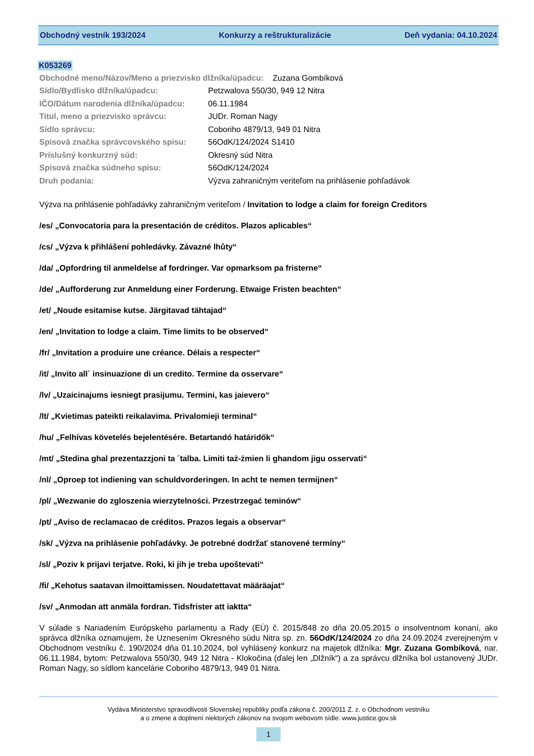Obchodný vestník 193/2024 Konkurzy a reštrukturalizácie Deň vydania: 04.10.2024
K053269
| Obchodné meno/Názov/Meno a priezvisko dlžníka/úpadcu: Zuzana Gombíková | |
| Sídlo/Bydlisko dlžníka/úpadcu: | Petzwalova 550/30, 949 12 Nitra |
| IČO/Dátum narodenia dlžníka/úpadcu: | 06.11.1984 |
| Titul, meno a priezvisko správcu: | JUDr. Roman Nagy |
| Sídlo správcu: | Coboriho 4879/13, 949 01 Nitra |
| Spisová značka správcovského spisu: | 56OdK/124/2024 S1410 |
| Príslušný konkurzný súd: | Okresný súd Nitra |
| Spisová značka súdneho spisu: | 56OdK/124/2024 |
| Druh podania: | Výzva zahraničným veriteľom na prihlásenie pohľadávok |
Výzva na prihlásenie pohľadávky zahraničným veriteľom / Invitation to lodge a claim for foreign Creditors
/es/ „Convocatoria para la presentación de créditos. Plazos aplicables“
/cs/ „Výzva k přihlášení pohledávky. Závazné lhůty“
/da/ „Opfordring til anmeldelse af fordringer. Var opmarksom pa fristerne“
/de/ „Aufforderung zur Anmeldung einer Forderung. Etwaige Fristen beachten“
/et/ „Noude esitamise kutse. Järgitavad tähtajad“
/en/ „Invitation to lodge a claim. Time limits to be observed“
/fr/ „Invitation a produire une créance. Délais a respecter“
/it/ „Invito all´ insinuazione di un credito. Termine da osservare“
/lv/ „Uzaicinajums iesniegt prasijumu. Termini, kas jaievero“
/lt/ „Kvietimas pateikti reikalavima. Privalomieji terminal“
/hu/ „Felhívas követelés bejelentésére. Betartandó határidők“
/mt/ „Stedina ghal prezentazzjoni ta ´talba. Limiti taż-żmien li ghandom jigu osservati“
/nl/ „Oproep tot indiening van schuldvorderingen. In acht te nemen termijnen“
/pl/ „Wezwanie do zgloszenia wierzytelności. Przestrzegać teminów“
/pt/ „Aviso de reclamacao de créditos. Prazos legais a observar“
/sk/ „Výzva na prihlásenie pohľadávky. Je potrebné dodržať stanovené termíny“
/sl/ „Poziv k prijavi terjatve. Roki, ki jih je treba upoštevati“
/fi/ „Kehotus saatavan ilmoittamissen. Noudatettavat määräajat“
/sv/ „Anmodan att anmäla fordran. Tidsfrister att iaktta“
V súlade s Nariadením Európskeho parlamentu a Rady (EÚ) č. 2015/848 zo dňa 20.05.2015 o insolventnom konaní, ako správca dlžníka oznamujem, že Uznesením Okresného súdu Nitra sp. zn. 56OdK/124/2024 zo dňa 24.09.2024 zverejneným v Obchodnom vestníku č. 190/2024 dňa 01.10.2024, bol vyhlásený konkurz na majetok dlžníka: Mgr. Zuzana Gombíková, nar. 06.11.1984, bytom: Petzwalova 550/30, 949 12 Nitra - Klokočina (ďalej len „Dlžník“) a za správcu dlžníka bol ustanovený JUDr. Roman Nagy, so sídlom kancelárie Coboriho 4879/13, 949 01 Nitra.
Vydáva Ministerstvo spravodlivosti Slovenskej republiky podľa zákona č. 200/2011 Z. z. o Obchodnom vestníku
a o zmene a doplnení niektorých zákonov na svojom webovom sídle: www.justice.gov.sk
1